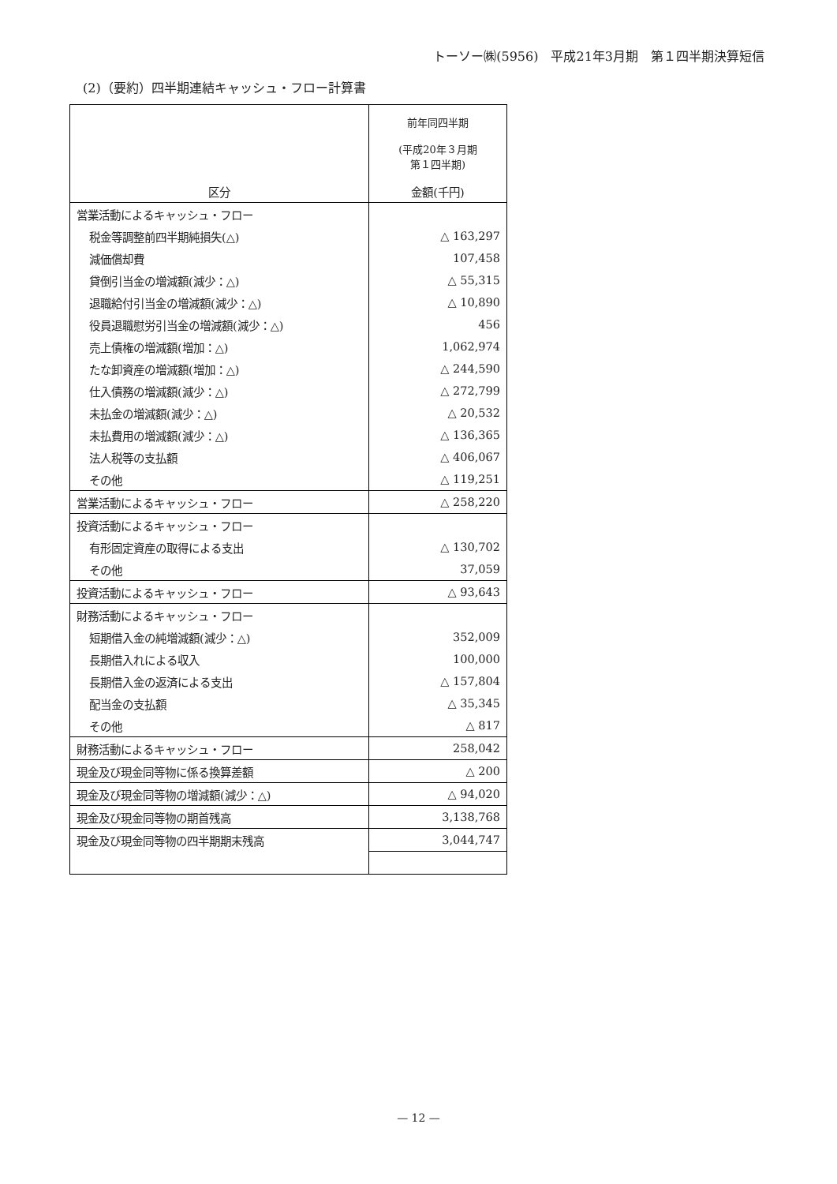トーソー㈱(5956)　平成21年3月期　第１四半期決算短信
(2)（要約）四半期連結キャッシュ・フロー計算書
| | 前年同四半期 (平成20年３月期 第１四半期) |
| 区分 | 金額(千円) |
| 営業活動によるキャッシュ・フロー | |
| 税金等調整前四半期純損失(△) | △ 163,297 |
| 減価償却費 | 107,458 |
| 貸倒引当金の増減額(減少：△) | △ 55,315 |
| 退職給付引当金の増減額(減少：△) | △ 10,890 |
| 役員退職慰労引当金の増減額(減少：△) | 456 |
| 売上債権の増減額(増加：△) | 1,062,974 |
| たな卸資産の増減額(増加：△) | △ 244,590 |
| 仕入債務の増減額(減少：△) | △ 272,799 |
| 未払金の増減額(減少：△) | △ 20,532 |
| 未払費用の増減額(減少：△) | △ 136,365 |
| 法人税等の支払額 | △ 406,067 |
| その他 | △ 119,251 |
| 営業活動によるキャッシュ・フロー | △ 258,220 |
| 投資活動によるキャッシュ・フロー | |
| 有形固定資産の取得による支出 | △ 130,702 |
| その他 | 37,059 |
| 投資活動によるキャッシュ・フロー | △ 93,643 |
| 財務活動によるキャッシュ・フロー | |
| 短期借入金の純増減額(減少：△) | 352,009 |
| 長期借入れによる収入 | 100,000 |
| 長期借入金の返済による支出 | △ 157,804 |
| 配当金の支払額 | △ 35,345 |
| その他 | △ 817 |
| 財務活動によるキャッシュ・フロー | 258,042 |
| 現金及び現金同等物に係る換算差額 | △ 200 |
| 現金及び現金同等物の増減額(減少：△) | △ 94,020 |
| 現金及び現金同等物の期首残高 | 3,138,768 |
| 現金及び現金同等物の四半期期末残高 | 3,044,747 |
— 12 —